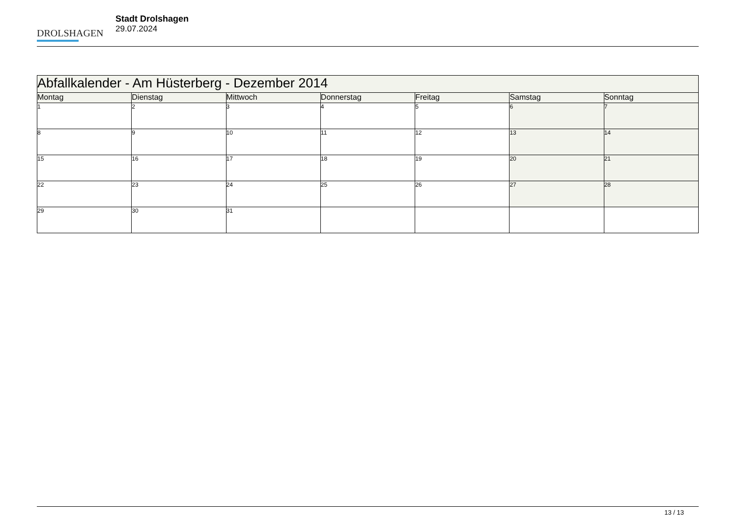DROLSHAGEN
Stadt Drolshagen
29.07.2024
| Abfallkalender - Am Hüsterberg - Dezember 2014 | | | | | | |
| Montag | Dienstag | Mittwoch | Donnerstag | Freitag | Samstag | Sonntag |
| 1 | 2 | 3 | 4 | 5 | 6 | 7 |
| 8 | 9 | 10 | 11 | 12 | 13 | 14 |
| 15 | 16 | 17 | 18 | 19 | 20 | 21 |
| 22 | 23 | 24 | 25 | 26 | 27 | 28 |
| 29 | 30 | 31 | | | | |
13 / 13